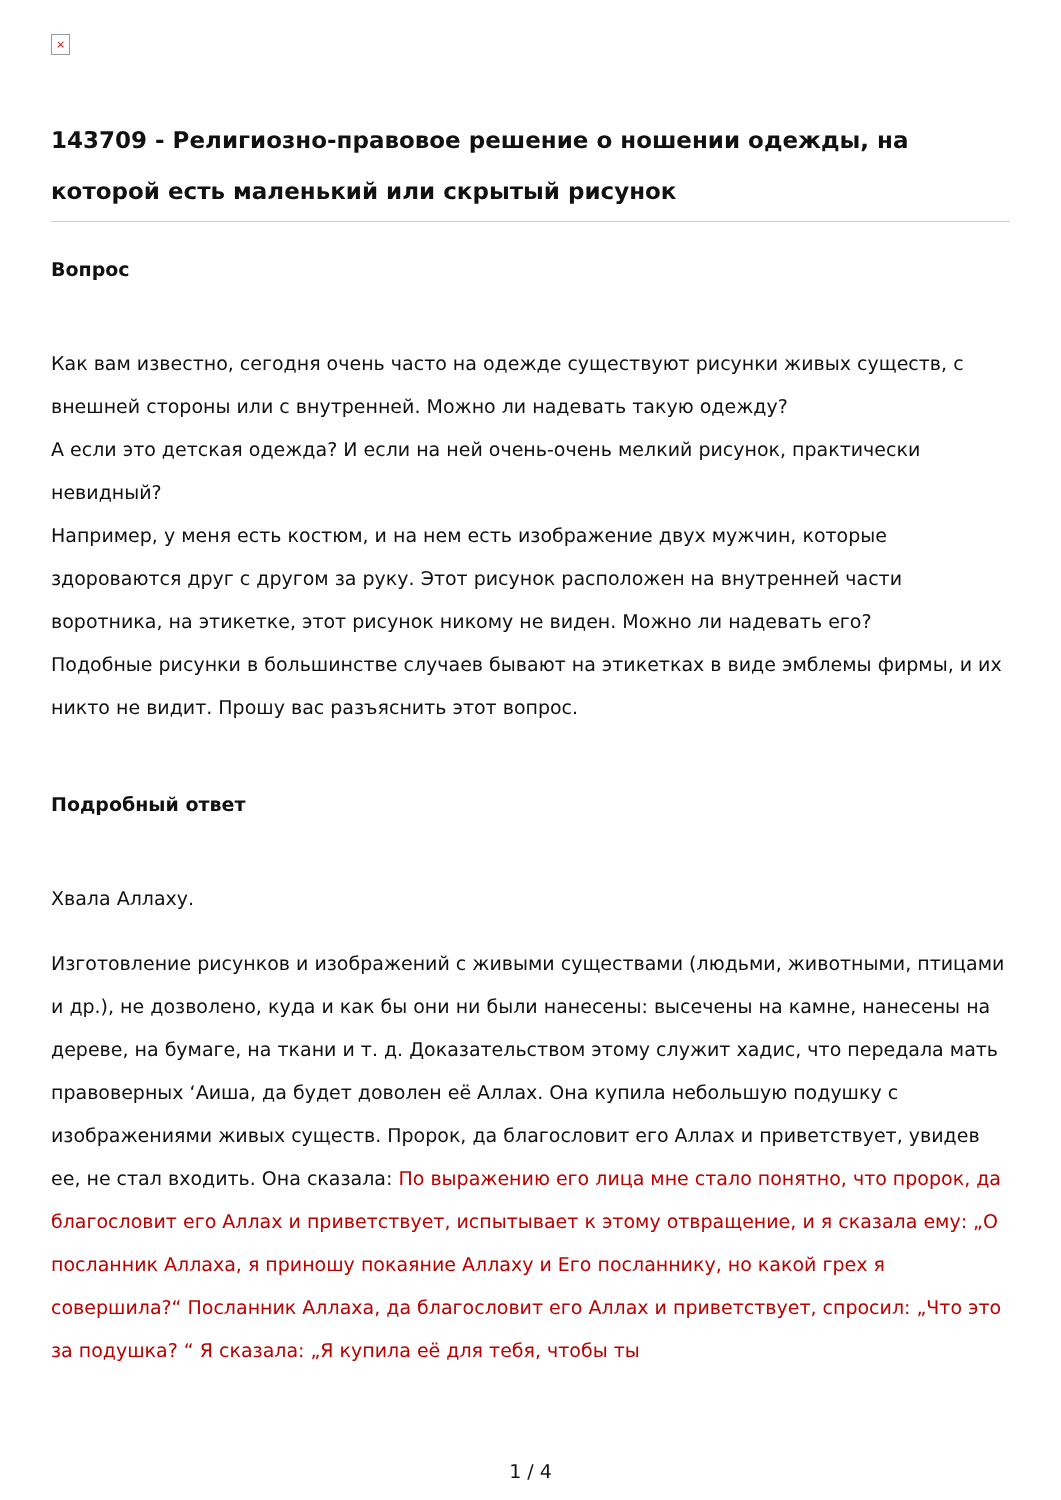×
143709 - Религиозно-правовое решение о ношении одежды, на которой есть маленький или скрытый рисунок
Вопрос
Как вам известно, сегодня очень часто на одежде существуют рисунки живых существ, с внешней стороны или с внутренней. Можно ли надевать такую одежду?
А если это детская одежда? И если на ней очень-очень мелкий рисунок, практически невидный?
Например, у меня есть костюм, и на нем есть изображение двух мужчин, которые здороваются друг с другом за руку. Этот рисунок расположен на внутренней части воротника, на этикетке, этот рисунок никому не виден. Можно ли надевать его?
Подобные рисунки в большинстве случаев бывают на этикетках в виде эмблемы фирмы, и их никто не видит. Прошу вас разъяснить этот вопрос.
Подробный ответ
Хвала Аллаху.
Изготовление рисунков и изображений с живыми существами (людьми, животными, птицами и др.), не дозволено, куда и как бы они ни были нанесены: высечены на камне, нанесены на дереве, на бумаге, на ткани и т. д. Доказательством этому служит хадис, что передала мать правоверных ‘Аиша, да будет доволен её Аллах. Она купила небольшую подушку с изображениями живых существ. Пророк, да благословит его Аллах и приветствует, увидев ее, не стал входить. Она сказала: По выражению его лица мне стало понятно, что пророк, да благословит его Аллах и приветствует, испытывает к этому отвращение, и я сказала ему: „О посланник Аллаха, я приношу покаяние Аллаху и Его посланнику, но какой грех я совершила?“ Посланник Аллаха, да благословит его Аллах и приветствует, спросил: „Что это за подушка? “ Я сказала: „Я купила её для тебя, чтобы ты
1 / 4